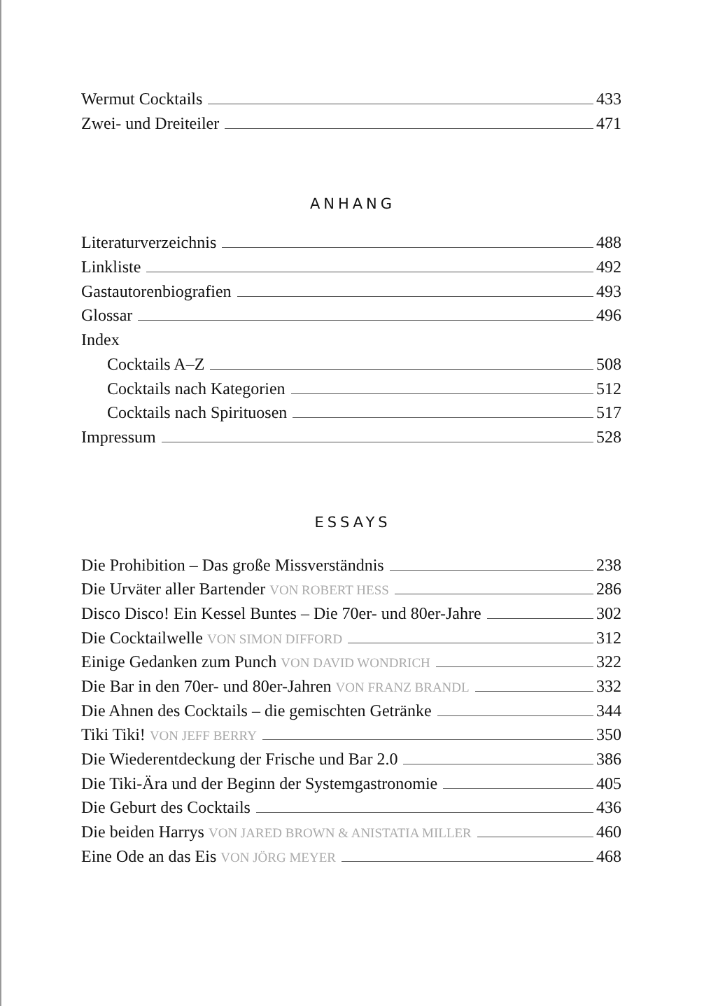Wermut Cocktails 433
Zwei- und Dreiteiler 471
ANHANG
Literaturverzeichnis 488
Linkliste 492
Gastautorenbiografien 493
Glossar 496
Index
Cocktails A–Z 508
Cocktails nach Kategorien 512
Cocktails nach Spirituosen 517
Impressum 528
ESSAYS
Die Prohibition – Das große Missverständnis 238
Die Urväter aller Bartender VON ROBERT HESS 286
Disco Disco! Ein Kessel Buntes – Die 70er- und 80er-Jahre 302
Die Cocktailwelle VON SIMON DIFFORD 312
Einige Gedanken zum Punch VON DAVID WONDRICH 322
Die Bar in den 70er- und 80er-Jahren VON FRANZ BRANDL 332
Die Ahnen des Cocktails – die gemischten Getränke 344
Tiki Tiki! VON JEFF BERRY 350
Die Wiederentdeckung der Frische und Bar 2.0 386
Die Tiki-Ära und der Beginn der Systemgastronomie 405
Die Geburt des Cocktails 436
Die beiden Harrys VON JARED BROWN & ANISTATIA MILLER 460
Eine Ode an das Eis VON JÖRG MEYER 468